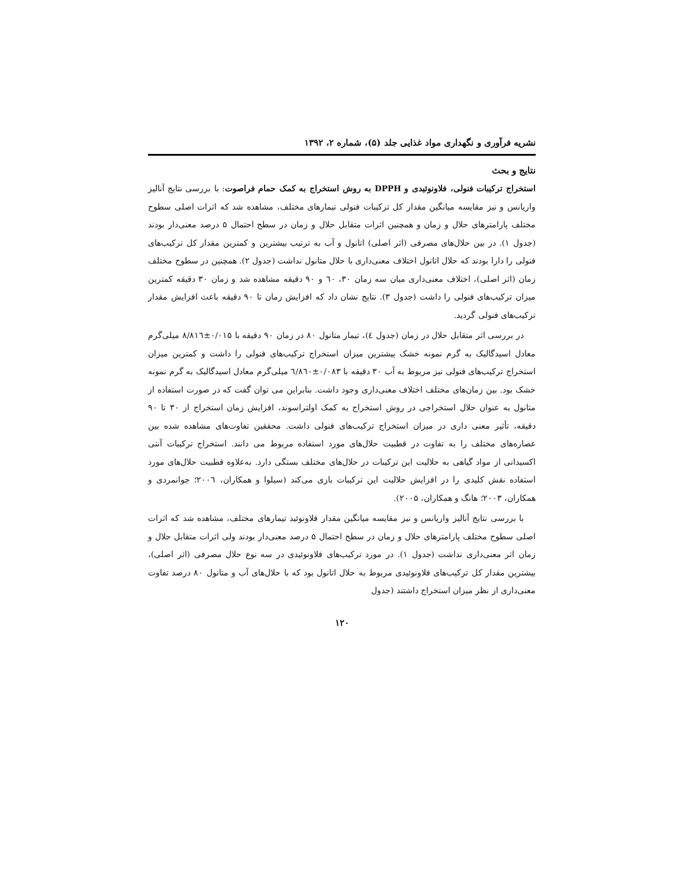نشریه فرآوری و نگهداری مواد غذایی جلد (۵)، شماره ۲، ۱۳۹۲
نتایج و بحث
استخراج ترکیبات فنولی، فلاونوئیدی و DPPH به روش استخراج به کمک حمام فراصوت: با بررسی نتایج آنالیز واریانس و نیز مقایسه میانگین مقدار کل ترکیبات فنولی تیمارهای مختلف، مشاهده شد که اثرات اصلی سطوح مختلف پارامترهای حلال و زمان و همچنین اثرات متقابل حلال و زمان در سطح احتمال ۵ درصد معنی‌دار بودند (جدول ۱). در بین حلال‌های مصرفی (اثر اصلی) اتانول و آب به ترتیب بیشترین و کمترین مقدار کل ترکیب‌های فنولی را دارا بودند که حلال اتانول اختلاف معنی‌داری با حلال متانول نداشت (جدول ۲). همچنین در سطوح مختلف زمان (اثر اصلی)، اختلاف معنی‌داری میان سه زمان ۳۰، ٦۰ و ۹۰ دقیقه مشاهده شد و زمان ۳۰ دقیقه کمترین میزان ترکیب‌های فنولی را داشت (جدول ۳). نتایج نشان داد که افزایش زمان تا ۹۰ دقیقه باعث افزایش مقدار ترکیب‌های فنولی گردید.
در بررسی اثر متقابل حلال در زمان (جدول ٤)، تیمار متانول ۸۰ در زمان ۹۰ دقیقه با ۰/۰۱۵±۸/۸۱٦ میلی‌گرم معادل اسیدگالیک به گرم نمونه خشک بیشترین میزان استخراج ترکیب‌های فنولی را داشت و کمترین میزان استخراج ترکیب‌های فنولی نیز مربوط به آب ۳۰ دقیقه با ۰/۰۸۳±٦/۸٦۰ میلی‌گرم معادل اسیدگالیک به گرم نمونه خشک بود. بین زمان‌های مختلف اختلاف معنی‌داری وجود داشت. بنابراین می توان گفت که در صورت استفاده از متانول به عنوان حلال استخراجی در روش استخراج به کمک اولتراسوند، افزایش زمان استخراج از ۳۰ تا ۹۰ دقیقه، تأثیر معنی داری در میزان استخراج ترکیب‌های فنولی داشت. محققین تفاوت‌های مشاهده شده بین عصاره‌های مختلف را به تفاوت در قطبیت حلال‌های مورد استفاده مربوط می دانند. استخراج ترکیبات آنتی اکسیدانی از مواد گیاهی به حلالیت این ترکیبات در حلال‌های مختلف بستگی دارد. به‌علاوه قطبیت حلال‌های مورد استفاده نقش کلیدی را در افزایش حلالیت این ترکیبات بازی می‌کند (سیلوا و همکاران، ۲۰۰٦؛ جوانمردی و همکاران، ۲۰۰۳؛ هانگ و همکاران، ۲۰۰۵).
با بررسی نتایج آنالیز واریانس و نیز مقایسه میانگین مقدار فلاونوئید تیمارهای مختلف، مشاهده شد که اثرات اصلی سطوح مختلف پارامترهای حلال و زمان در سطح احتمال ۵ درصد معنی‌دار بودند ولی اثرات متقابل حلال و زمان اثر معنی‌داری نداشت (جدول ۱). در مورد ترکیب‌های فلاونوئیدی در سه نوع حلال مصرفی (اثر اصلی)، بیشترین مقدار کل ترکیب‌های فلاونوئیدی مربوط به حلال اتانول بود که با حلال‌های آب و متانول ۸۰ درصد تفاوت معنی‌داری از نظر میزان استخراج داشتند (جدول
۱۲۰